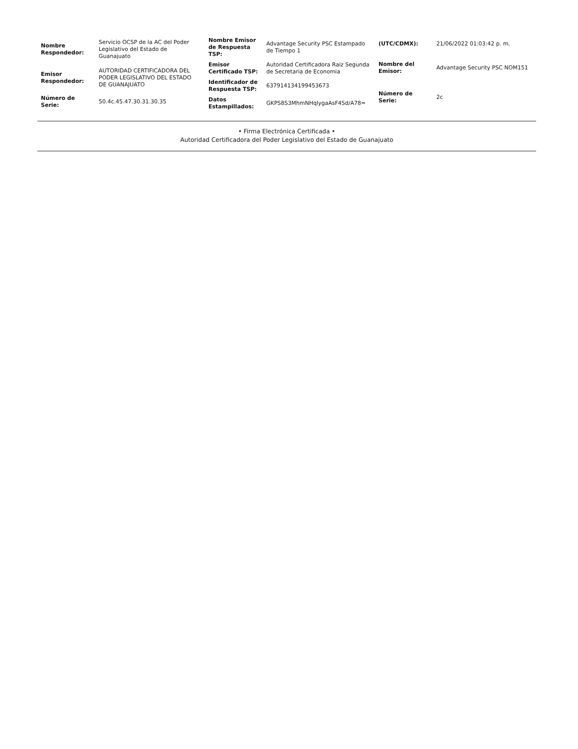| Nombre Respondedor: | Servicio OCSP de la AC del Poder Legislativo del Estado de Guanajuato |
| Emisor Respondedor: | AUTORIDAD CERTIFICADORA DEL PODER LEGISLATIVO DEL ESTADO DE GUANAJUATO |
| Número de Serie: | 50.4c.45.47.30.31.30.35 |
| Nombre Emisor de Respuesta TSP: | Advantage Security PSC Estampado de Tiempo 1 |
| Emisor Certificado TSP: | Autoridad Certificadora Raiz Segunda de Secretaria de Economia |
| Identificador de Respuesta TSP: | 637914134199453673 |
| Datos Estampillados: | GKPS8S3MhmNHqlygaAsF4Sd/A78= |
| (UTC/CDMX): | 21/06/2022 01:03:42 p. m. |
| Nombre del Emisor: | Advantage Security PSC NOM151 |
| Número de Serie: | 2c |
• Firma Electrónica Certificada •
Autoridad Certificadora del Poder Legislativo del Estado de Guanajuato